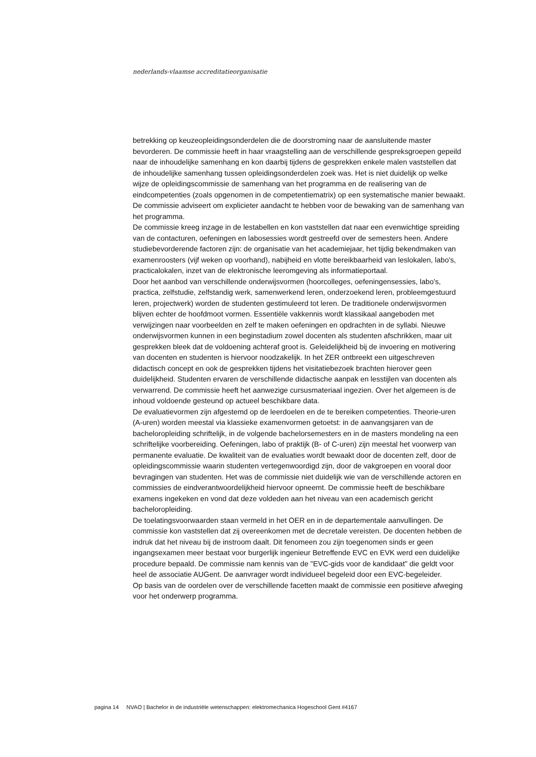nederlands-vlaamse accreditatieorganisatie
betrekking op keuzeopleidingsonderdelen die de doorstroming naar de aansluitende master bevorderen. De commissie heeft in haar vraagstelling aan de verschillende gespreksgroepen gepeild naar de inhoudelijke samenhang en kon daarbij tijdens de gesprekken enkele malen vaststellen dat de inhoudelijke samenhang tussen opleidingsonderdelen zoek was. Het is niet duidelijk op welke wijze de opleidingscommissie de samenhang van het programma en de realisering van de eindcompetenties (zoals opgenomen in de competentiematrix) op een systematische manier bewaakt. De commissie adviseert om explicieter aandacht te hebben voor de bewaking van de samenhang van het programma.
De commissie kreeg inzage in de lestabellen en kon vaststellen dat naar een evenwichtige spreiding van de contacturen, oefeningen en labosessies wordt gestreefd over de semesters heen. Andere studiebevorderende factoren zijn: de organisatie van het academiejaar, het tijdig bekendmaken van examenroosters (vijf weken op voorhand), nabijheid en vlotte bereikbaarheid van leslokalen, labo's, practicalokalen, inzet van de elektronische leeromgeving als informatieportaal.
Door het aanbod van verschillende onderwijsvormen (hoorcolleges, oefeningensessies, labo's, practica, zelfstudie, zelfstandig werk, samenwerkend leren, onderzoekend leren, probleemgestuurd leren, projectwerk) worden de studenten gestimuleerd tot leren. De traditionele onderwijsvormen blijven echter de hoofdmoot vormen. Essentiële vakkennis wordt klassikaal aangeboden met verwijzingen naar voorbeelden en zelf te maken oefeningen en opdrachten in de syllabi. Nieuwe onderwijsvormen kunnen in een beginstadium zowel docenten als studenten afschrikken, maar uit gesprekken bleek dat de voldoening achteraf groot is. Geleidelijkheid bij de invoering en motivering van docenten en studenten is hiervoor noodzakelijk. In het ZER ontbreekt een uitgeschreven didactisch concept en ook de gesprekken tijdens het visitatiebezoek brachten hierover geen duidelijkheid. Studenten ervaren de verschillende didactische aanpak en lesstijlen van docenten als verwarrend. De commissie heeft het aanwezige cursusmateriaal ingezien. Over het algemeen is de inhoud voldoende gesteund op actueel beschikbare data.
De evaluatievormen zijn afgestemd op de leerdoelen en de te bereiken competenties. Theorie-uren (A-uren) worden meestal via klassieke examenvormen getoetst: in de aanvangsjaren van de bacheloropleiding schriftelijk, in de volgende bachelorsemesters en in de masters mondeling na een schriftelijke voorbereiding. Oefeningen, labo of praktijk (B- of C-uren) zijn meestal het voorwerp van permanente evaluatie. De kwaliteit van de evaluaties wordt bewaakt door de docenten zelf, door de opleidingscommissie waarin studenten vertegenwoordigd zijn, door de vakgroepen en vooral door bevragingen van studenten. Het was de commissie niet duidelijk wie van de verschillende actoren en commissies de eindverantwoordelijkheid hiervoor opneemt. De commissie heeft de beschikbare examens ingekeken en vond dat deze voldeden aan het niveau van een academisch gericht bacheloropleiding.
De toelatingsvoorwaarden staan vermeld in het OER en in de departementale aanvullingen. De commissie kon vaststellen dat zij overeenkomen met de decretale vereisten. De docenten hebben de indruk dat het niveau bij de instroom daalt. Dit fenomeen zou zijn toegenomen sinds er geen ingangsexamen meer bestaat voor burgerlijk ingenieur Betreffende EVC en EVK werd een duidelijke procedure bepaald. De commissie nam kennis van de "EVC-gids voor de kandidaat" die geldt voor heel de associatie AUGent. De aanvrager wordt individueel begeleid door een EVC-begeleider.
Op basis van de oordelen over de verschillende facetten maakt de commissie een positieve afweging voor het onderwerp programma.
pagina 14 NVAO | Bachelor in de industriële wetenschappen: elektromechanica Hogeschool Gent #4167